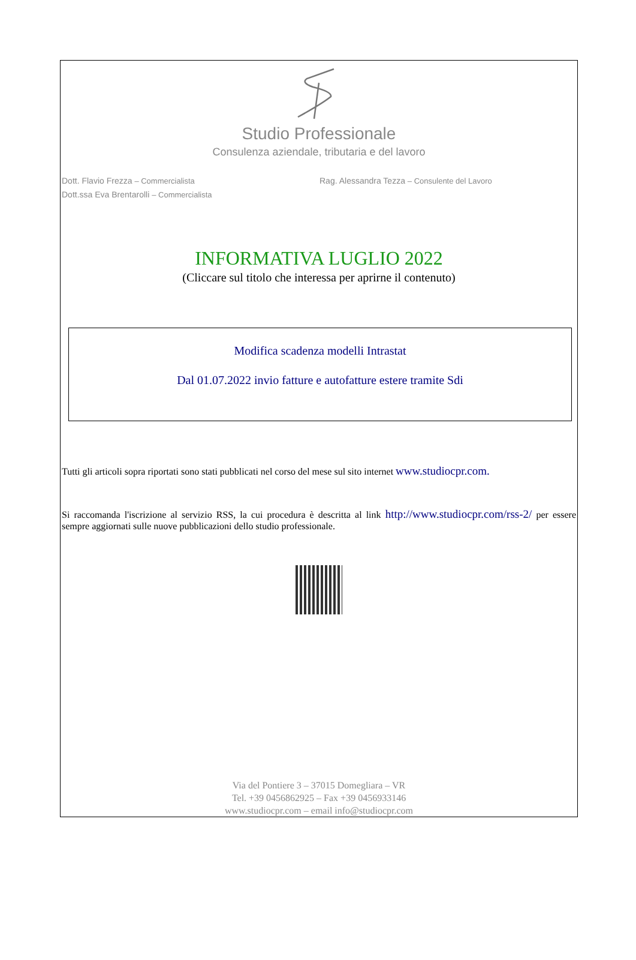Studio Professionale
Consulenza aziendale, tributaria e del lavoro
Dott. Flavio Frezza – Commercialista
Dott.ssa Eva Brentarolli – Commercialista
Rag. Alessandra Tezza – Consulente del Lavoro
INFORMATIVA LUGLIO 2022
(Cliccare sul titolo che interessa per aprirne il contenuto)
Modifica scadenza modelli Intrastat
Dal 01.07.2022 invio fatture e autofatture estere tramite Sdi
Tutti gli articoli sopra riportati sono stati pubblicati nel corso del mese sul sito internet www.studiocpr.com.
Si raccomanda l'iscrizione al servizio RSS, la cui procedura è descritta al link http://www.studiocpr.com/rss-2/ per essere sempre aggiornati sulle nuove pubblicazioni dello studio professionale.
Via del Pontiere 3 – 37015 Domegliara – VR
Tel. +39 0456862925 – Fax +39 0456933146
www.studiocpr.com – email info@studiocpr.com